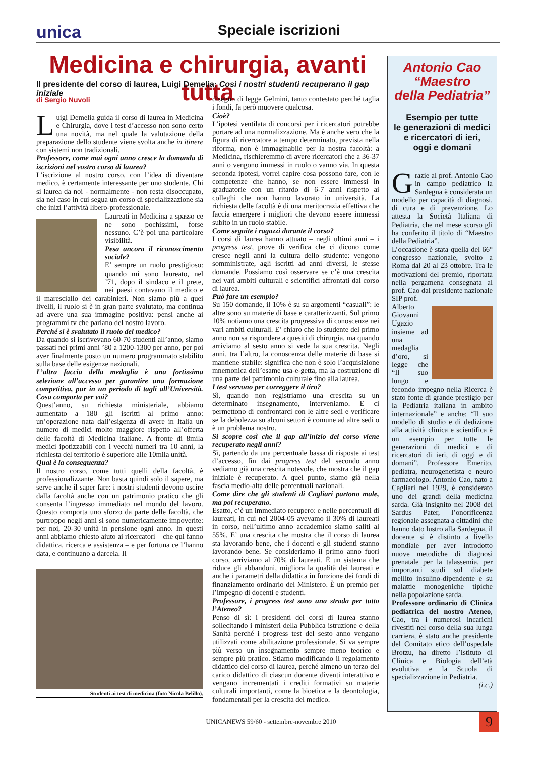unica Speciale iscrizioni
Medicina e chirurgia, avanti tutta
Il presidente del corso di laurea, Luigi Demelia: Così i nostri studenti recuperano il gap iniziale
di Sergio Nuvoli
Luigi Demelia guida il corso di laurea in Medicina e Chirurgia, dove i test d’accesso non sono certo una novità, ma nel quale la valutazione della preparazione dello studente viene svolta anche in itinere con sistemi non tradizionali.
Professore, come mai ogni anno cresce la domanda di iscrizioni nel vostro corso di laurea?
L’iscrizione al nostro corso, con l’idea di diventare medico, è certamente interessante per uno studente. Chi si laurea da noi - normalmente - non resta disoccupato, sia nel caso in cui segua un corso di specializzazione sia che inizi l’attività libero-professionale.
Laureati in Medicina a spasso ce ne sono pochissimi, forse nessuno. C’è poi una particolare visibilità.
Pesa ancora il riconoscimento sociale?
E’ sempre un ruolo prestigioso: quando mi sono laureato, nel ’71, dopo il sindaco e il prete, nei paesi contavano il medico e il maresciallo dei carabinieri. Non siamo più a quei livelli, il ruolo si è in gran parte svalutato, ma continua ad avere una sua immagine positiva: pensi anche ai programmi tv che parlano del nostro lavoro.
Perché si è svalutato il ruolo del medico?
Da quando si iscrivevano 60-70 studenti all’anno, siamo passati nei primi anni ’80 a 1200-1300 per anno, per poi aver finalmente posto un numero programmato stabilito sulla base delle esigenze nazionali.
L’altra faccia della medaglia è una fortissima selezione all’accesso per garantire una formazione competitiva, pur in un periodo di tagli all’Università. Cosa comporta per voi?
Quest’anno, su richiesta ministeriale, abbiamo aumentato a 180 gli iscritti al primo anno: un’operazione nata dall’esigenza di avere in Italia un numero di medici molto maggiore rispetto all’offerta delle facoltà di Medicina italiane. A fronte di 8mila medici ipotizzabili con i vecchi numeri tra 10 anni, la richiesta del territorio è superiore alle 10mila unità.
Qual è la conseguenza?
Il nostro corso, come tutti quelli della facoltà, è professionalizzante. Non basta quindi solo il sapere, ma serve anche il saper fare: i nostri studenti devono uscire dalla facoltà anche con un patrimonio pratico che gli consenta l’ingresso immediato nel mondo del lavoro. Questo comporta uno sforzo da parte delle facoltà, che purtroppo negli anni si sono numericamente impoverite: per noi, 20-30 unità in pensione ogni anno. In questi anni abbiamo chiesto aiuto ai ricercatori – che qui fanno didattica, ricerca e assistenza – e per fortuna ce l’hanno data, e continuano a darcela. Il
Studenti ai test di medicina (foto Nicola Belillo).
disegno di legge Gelmini, tanto contestato perché taglia i fondi, fa però muovere qualcosa.
Cioè?
L’ipotesi ventilata di concorsi per i ricercatori potrebbe portare ad una normalizzazione. Ma è anche vero che la figura di ricercatore a tempo determinato, prevista nella riforma, non è immaginabile per la nostra facoltà: a Medicina, rischieremmo di avere ricercatori che a 36-37 anni o vengono immessi in ruolo o vanno via. In questa seconda ipotesi, vorrei capire cosa possono fare, con le competenze che hanno, se non essere immessi in graduatorie con un ritardo di 6-7 anni rispetto ai colleghi che non hanno lavorato in università. La richiesta delle facoltà è di una meritocrazia effettiva che faccia emergere i migliori che devono essere immessi subito in un ruolo stabile.
Come seguite i ragazzi durante il corso?
I corsi di laurea hanno attuato – negli ultimi anni – i progress test, prove di verifica che ci dicono come cresce negli anni la cultura dello studente: vengono somministrate, agli iscritti ad anni diversi, le stesse domande. Possiamo così osservare se c’è una crescita nei vari ambiti culturali e scientifici affrontati dal corso di laurea.
Può fare un esempio?
Su 150 domande, il 10% è su su argomenti “casuali”: le altre sono su materie di base e caratterizzanti. Sul primo 10% notiamo una crescita progressiva di conoscenze nei vari ambiti culturali. E’ chiaro che lo studente del primo anno non sa rispondere a quesiti di chirurgia, ma quando arriviamo al sesto anno si vede la sua crescita. Negli anni, tra l’altro, la conoscenza delle materie di base si mantiene stabile: significa che non è solo l’acquisizione mnemonica dell’esame usa-e-getta, ma la costruzione di una parte del patrimonio culturale fino alla laurea.
I test servono per correggere il tiro?
Sì, quando non registriamo una crescita su un determinato insegnamento, interveniamo. E ci permettono di confrontarci con le altre sedi e verificare se la debolezza su alcuni settori è comune ad altre sedi o è un problema nostro.
Si scopre così che il gap all’inizio del corso viene recuperato negli anni?
Sì, partendo da una percentuale bassa di risposte ai test d’accesso, fin dai progress test del secondo anno vediamo già una crescita notevole, che mostra che il gap iniziale è recuperato. A quel punto, siamo già nella fascia medio-alta delle percentuali nazionali.
Come dire che gli studenti di Cagliari partono male, ma poi recuperano.
Esatto, c’è un immediato recupero: e nelle percentuali di laureati, in cui nel 2004-05 avevamo il 30% di laureati in corso, nell’ultimo anno accademico siamo saliti al 55%. E’ una crescita che mostra che il corso di laurea sta lavorando bene, che i docenti e gli studenti stanno lavorando bene. Se consideriamo il primo anno fuori corso, arriviamo al 70% di laureati. È un sistema che riduce gli abbandoni, migliora la qualità dei laureati e anche i parametri della didattica in funzione dei fondi di finanziamento ordinario del Ministero. È un premio per l’impegno di docenti e studenti.
Professore, i progress test sono una strada per tutto l’Ateneo?
Penso di sì: i presidenti dei corsi di laurea stanno sollecitando i ministeri della Pubblica istruzione e della Sanità perché i progress test del sesto anno vengano utilizzati come abilitazione professionale. Si va sempre più verso un insegnamento sempre meno teorico e sempre più pratico. Stiamo modificando il regolamento didattico del corso di laurea, perché almeno un terzo del carico didattico di ciascun docente diventi interattivo e vengano incrementati i crediti formativi su materie culturali importanti, come la bioetica e la deontologia, fondamentali per la crescita del medico.
Antonio Cao
“Maestro
della Pediatria”
Esempio per tutte
le generazioni di medici
e ricercatori di ieri,
oggi e domani
Grazie al prof. Antonio Cao in campo pediatrico la Sardegna è considerata un modello per capacità di diagnosi, di cura e di prevenzione. Lo attesta la Società Italiana di Pediatria, che nel mese scorso gli ha conferito il titolo di “Maestro della Pediatria”.
L’occasione è stata quella del 66° congresso nazionale, svolto a Roma dal 20 al 23 ottobre. Tra le motivazioni del premio, riportata nella pergamena consegnata al prof. Cao dal presidente nazionale SIP prof.
Alberto Giovanni Ugazio insieme ad una medaglia d’oro, si legge che “Il suo lungo e fecondo impegno nella Ricerca è stato fonte di grande prestigio per la Pediatria italiana in ambito internazionale” e anche: “Il suo modello di studio e di dedizione alla attività clinica e scientifica è un esempio per tutte le generazioni di medici e di ricercatori di ieri, di oggi e di domani”. Professore Emerito, pediatra, neurogenetista e neuro farmacologo. Antonio Cao, nato a Cagliari nel 1929, è considerato uno dei grandi della medicina sarda. Già insignito nel 2008 del Sardus Pater, l’onorificenza regionale assegnata a cittadini che hanno dato lustro alla Sardegna, il docente si è distinto a livello mondiale per aver introdotto nuove metodiche di diagnosi prenatale per la talassemia, per importanti studi sul diabete mellito insulino-dipendente e su malattie monogeniche tipiche nella popolazione sarda.
Professore ordinario di Clinica pediatrica del nostro Ateneo, Cao, tra i numerosi incarichi rivestiti nel corso della sua lunga carriera, è stato anche presidente del Comitato etico dell’ospedale Brotzu, ha diretto l’Istituto di Clinica e Biologia dell’età evolutiva e la Scuola di specializzazione in Pediatria.
(i.c.)
UNICANEWS 59/60 - settembre-novembre 2010 9